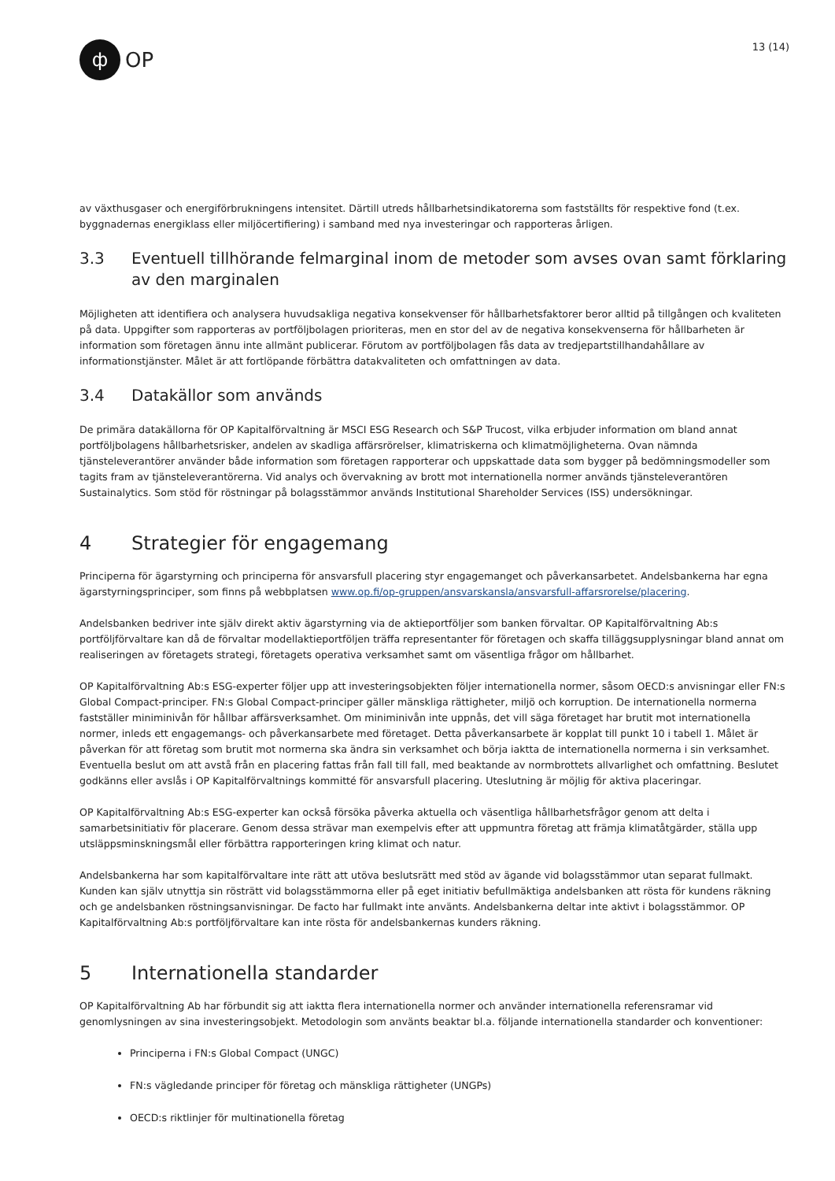ф
OP
13 (14)
av växthusgaser och energiförbrukningens intensitet. Därtill utreds hållbarhetsindikatorerna som fastställts för respektive fond (t.ex. byggnadernas energiklass eller miljöcertifiering) i samband med nya investeringar och rapporteras årligen.
3.3 Eventuell tillhörande felmarginal inom de metoder som avses ovan samt förklaring av den marginalen
Möjligheten att identifiera och analysera huvudsakliga negativa konsekvenser för hållbarhetsfaktorer beror alltid på tillgången och kvaliteten på data. Uppgifter som rapporteras av portföljbolagen prioriteras, men en stor del av de negativa konsekvenserna för hållbarheten är information som företagen ännu inte allmänt publicerar. Förutom av portföljbolagen fås data av tredjepartstillhandahållare av informationstjänster. Målet är att fortlöpande förbättra datakvaliteten och omfattningen av data.
3.4 Datakällor som används
De primära datakällorna för OP Kapitalförvaltning är MSCI ESG Research och S&P Trucost, vilka erbjuder information om bland annat portföljbolagens hållbarhetsrisker, andelen av skadliga affärsrörelser, klimatriskerna och klimatmöjligheterna. Ovan nämnda tjänsteleverantörer använder både information som företagen rapporterar och uppskattade data som bygger på bedömningsmodeller som tagits fram av tjänsteleverantörerna. Vid analys och övervakning av brott mot internationella normer används tjänsteleverantören Sustainalytics. Som stöd för röstningar på bolagsstämmor används Institutional Shareholder Services (ISS) undersökningar.
4 Strategier för engagemang
Principerna för ägarstyrning och principerna för ansvarsfull placering styr engagemanget och påverkansarbetet. Andelsbankerna har egna ägarstyrningsprinciper, som finns på webbplatsen www.op.fi/op-gruppen/ansvarskansla/ansvarsfull-affarsrorelse/placering.
Andelsbanken bedriver inte själv direkt aktiv ägarstyrning via de aktieportföljer som banken förvaltar. OP Kapitalförvaltning Ab:s portföljförvaltare kan då de förvaltar modellaktieportföljen träffa representanter för företagen och skaffa tilläggsupplysningar bland annat om realiseringen av företagets strategi, företagets operativa verksamhet samt om väsentliga frågor om hållbarhet.
OP Kapitalförvaltning Ab:s ESG-experter följer upp att investeringsobjekten följer internationella normer, såsom OECD:s anvisningar eller FN:s Global Compact-principer. FN:s Global Compact-principer gäller mänskliga rättigheter, miljö och korruption. De internationella normerna fastställer miniminivån för hållbar affärsverksamhet. Om miniminivån inte uppnås, det vill säga företaget har brutit mot internationella normer, inleds ett engagemangs- och påverkansarbete med företaget. Detta påverkansarbete är kopplat till punkt 10 i tabell 1. Målet är påverkan för att företag som brutit mot normerna ska ändra sin verksamhet och börja iaktta de internationella normerna i sin verksamhet. Eventuella beslut om att avstå från en placering fattas från fall till fall, med beaktande av normbrottets allvarlighet och omfattning. Beslutet godkänns eller avslås i OP Kapitalförvaltnings kommitté för ansvarsfull placering. Uteslutning är möjlig för aktiva placeringar.
OP Kapitalförvaltning Ab:s ESG-experter kan också försöka påverka aktuella och väsentliga hållbarhetsfrågor genom att delta i samarbetsinitiativ för placerare. Genom dessa strävar man exempelvis efter att uppmuntra företag att främja klimatåtgärder, ställa upp utsläppsminskningsmål eller förbättra rapporteringen kring klimat och natur.
Andelsbankerna har som kapitalförvaltare inte rätt att utöva beslutsrätt med stöd av ägande vid bolagsstämmor utan separat fullmakt. Kunden kan själv utnyttja sin rösträtt vid bolagsstämmorna eller på eget initiativ befullmäktiga andelsbanken att rösta för kundens räkning och ge andelsbanken röstningsanvisningar. De facto har fullmakt inte använts. Andelsbankerna deltar inte aktivt i bolagsstämmor. OP Kapitalförvaltning Ab:s portföljförvaltare kan inte rösta för andelsbankernas kunders räkning.
5 Internationella standarder
OP Kapitalförvaltning Ab har förbundit sig att iaktta flera internationella normer och använder internationella referensramar vid genomlysningen av sina investeringsobjekt. Metodologin som använts beaktar bl.a. följande internationella standarder och konventioner:
Principerna i FN:s Global Compact (UNGC)
FN:s vägledande principer för företag och mänskliga rättigheter (UNGPs)
OECD:s riktlinjer för multinationella företag